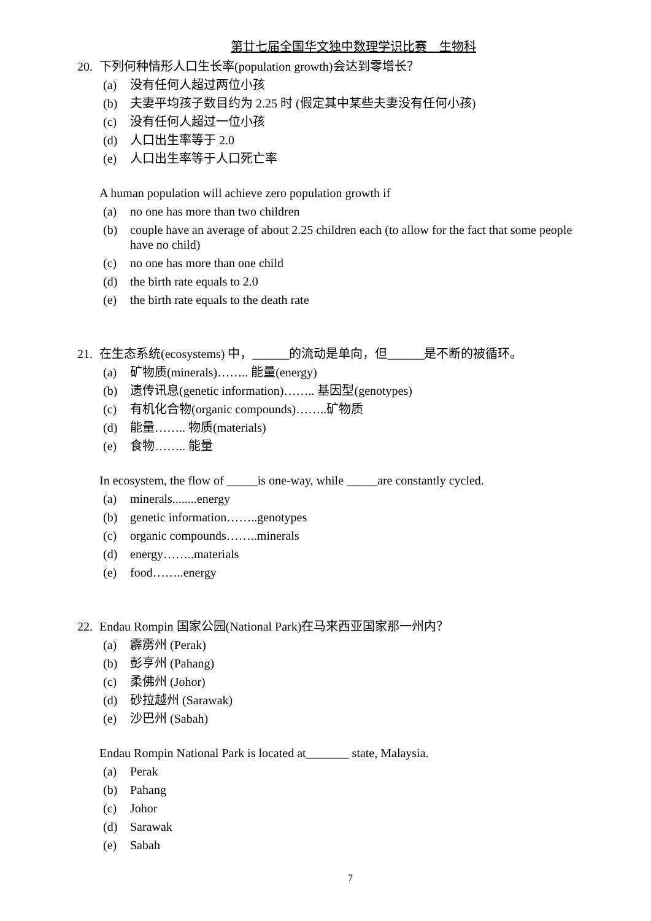第廿七届全国华文独中数理学识比赛　生物科
20. 下列何种情形人口生长率(population growth)会达到零增长？
(a) 没有任何人超过两位小孩
(b) 夫妻平均孩子数目约为 2.25 时 (假定其中某些夫妻没有任何小孩)
(c) 没有任何人超过一位小孩
(d) 人口出生率等于 2.0
(e) 人口出生率等于人口死亡率
A human population will achieve zero population growth if
(a) no one has more than two children
(b) couple have an average of about 2.25 children each (to allow for the fact that some people have no child)
(c) no one has more than one child
(d) the birth rate equals to 2.0
(e) the birth rate equals to the death rate
21. 在生态系统(ecosystems) 中，______的流动是单向，但______是不断的被循环。
(a) 矿物质(minerals)…….. 能量(energy)
(b) 遗传讯息(genetic information)…….. 基因型(genotypes)
(c) 有机化合物(organic compounds)……..矿物质
(d) 能量…….. 物质(materials)
(e) 食物…….. 能量
In ecosystem, the flow of _____is one-way, while _____are constantly cycled.
(a) minerals........energy
(b) genetic information……..genotypes
(c) organic compounds……..minerals
(d) energy……..materials
(e) food……..energy
22. Endau Rompin 国家公园(National Park)在马来西亚国家那一州内？
(a) 霹雳州 (Perak)
(b) 彭亨州 (Pahang)
(c) 柔佛州 (Johor)
(d) 砂拉越州 (Sarawak)
(e) 沙巴州 (Sabah)
Endau Rompin National Park is located at_______ state, Malaysia.
(a) Perak
(b) Pahang
(c) Johor
(d) Sarawak
(e) Sabah
7